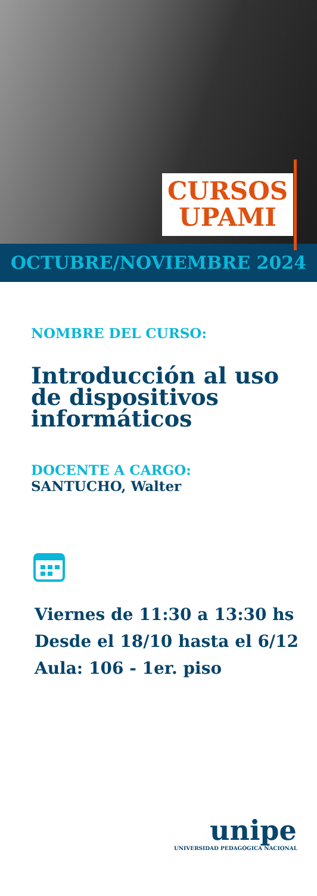CURSOS
UPAMI
OCTUBRE/NOVIEMBRE 2024
NOMBRE DEL CURSO:
Introducción al uso de dispositivos informáticos
DOCENTE A CARGO:
SANTUCHO, Walter
Viernes de 11:30 a 13:30 hs
Desde el 18/10 hasta el 6/12
Aula: 106 - 1er. piso
unipe
UNIVERSIDAD PEDAGÓGICA NACIONAL